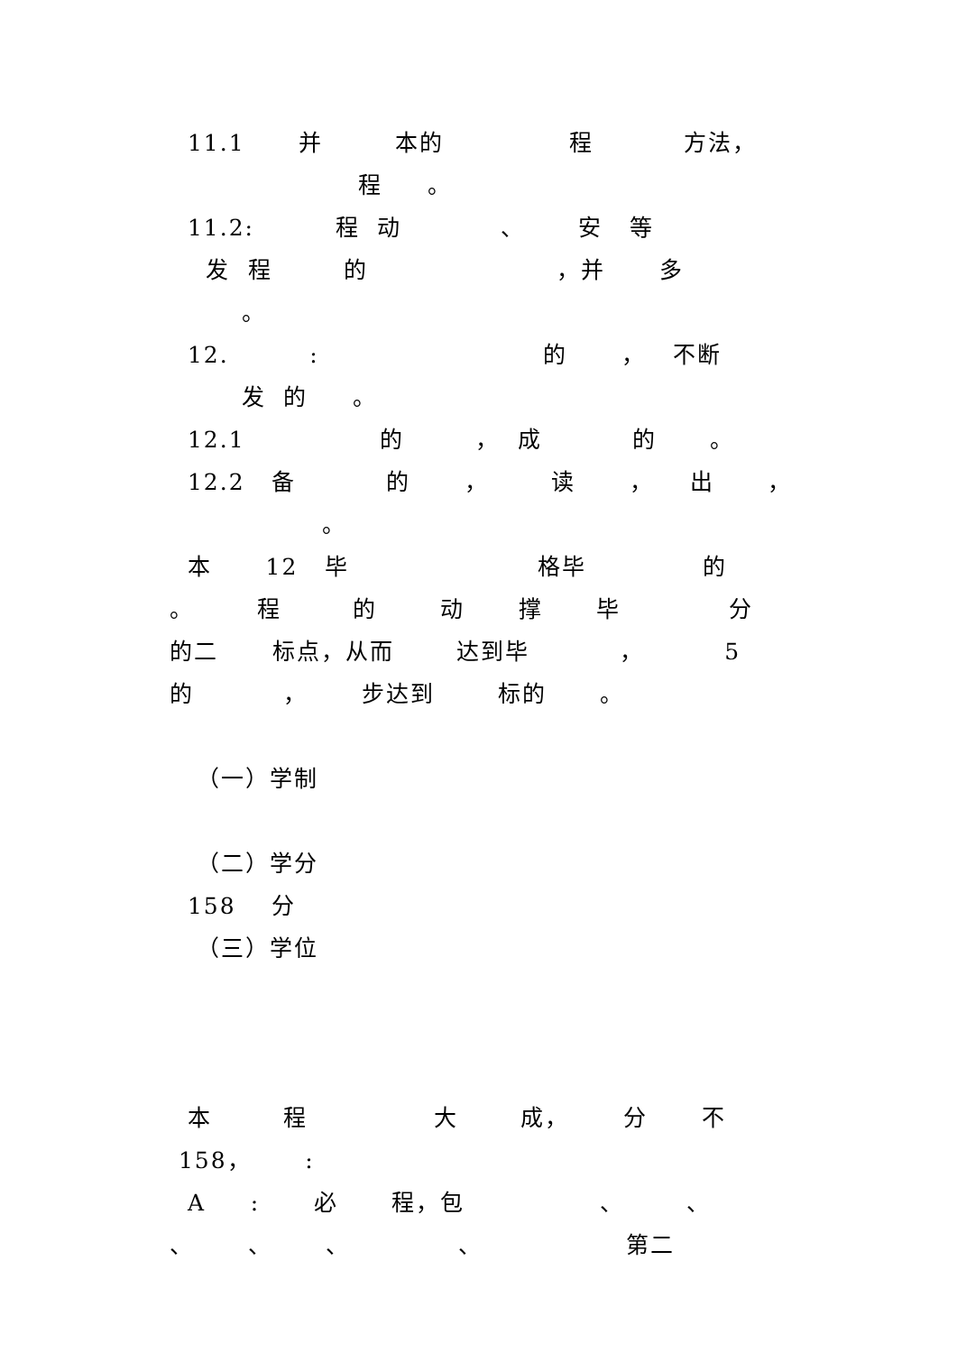11.1 并 本的 程 方法，
程 。
11.2: 程 动 、 安 等
发 程 的 ，并 多
。
12. : 的 ， 不断
发 的 。
12.1 的 ， 成 的 。
12.2 备 的 ， 读 ， 出 ，
。
本 12 毕 格毕 的
。 程 的 动 撑 毕 分
的二 标点，从而 达到毕 ， 5
的 ， 步达到 标的 。
（一）学制
（二）学分
158 分
（三）学位
本 程 大 成， 分 不
158， :
A : 必 程，包 、 、
、 、 、 、 第二